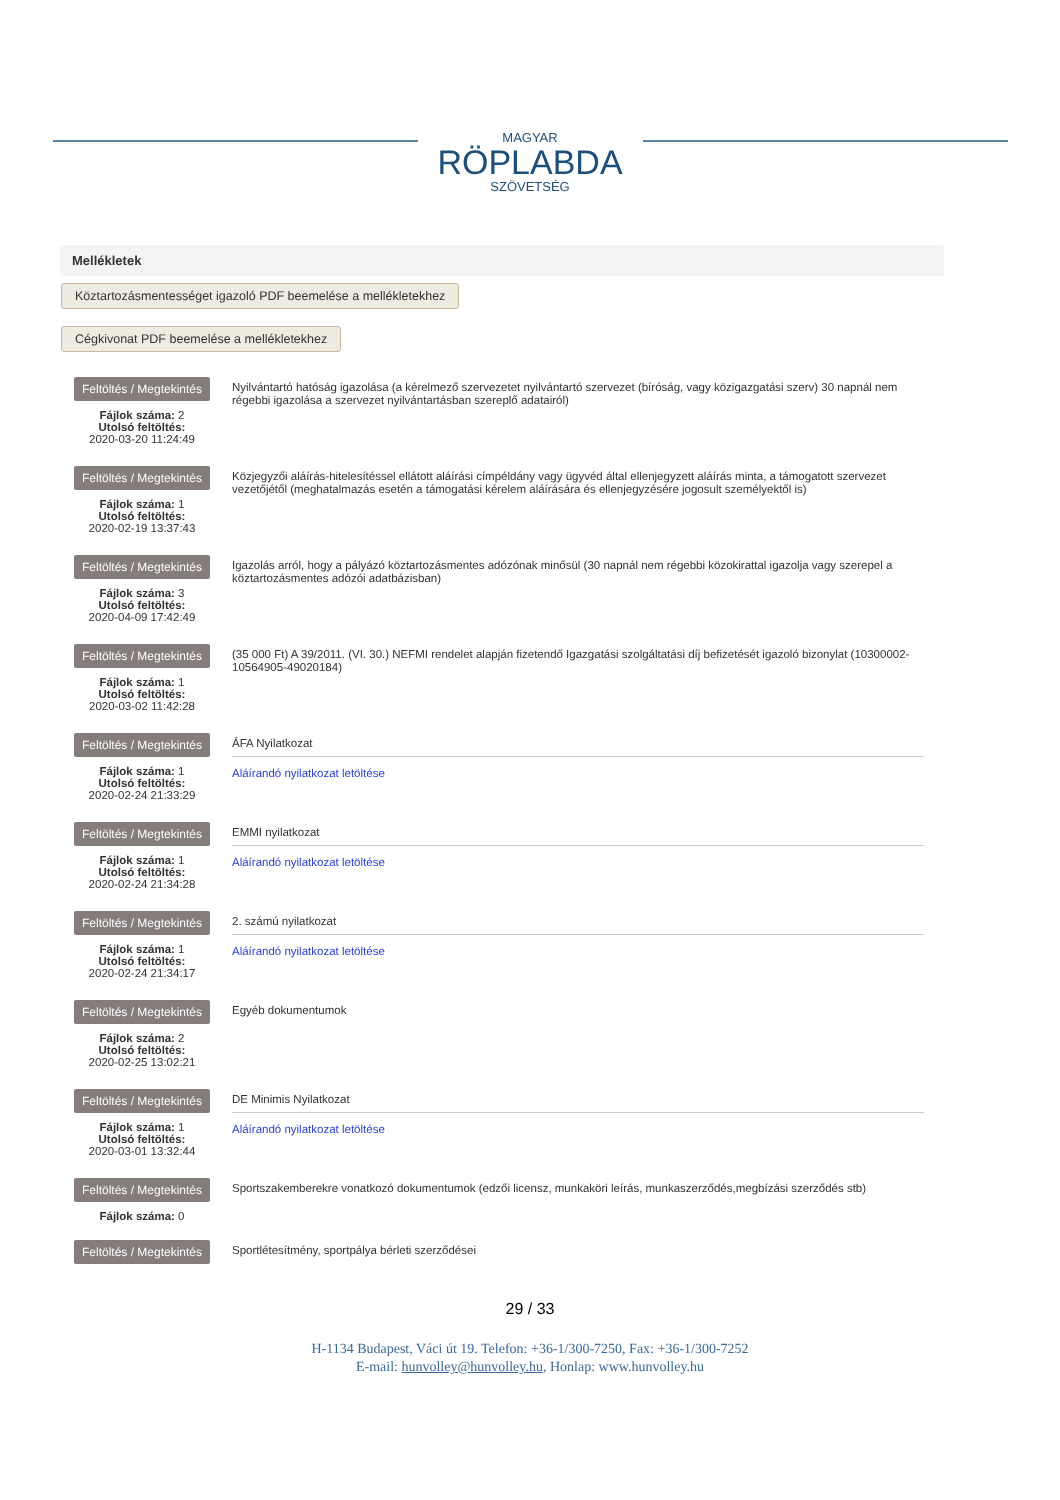MAGYAR
RÖPLABDA
SZÖVETSÉG
Mellékletek
Köztartozásmentességet igazoló PDF beemelése a mellékletekhez
Cégkivonat PDF beemelése a mellékletekhez
Feltöltés / Megtekintés
Fájlok száma: 2
Utolsó feltöltés:
2020-03-20 11:24:49
Nyilvántartó hatóság igazolása (a kérelmező szervezetet nyilvántartó szervezet (bíróság, vagy közigazgatási szerv) 30 napnál nem régebbi igazolása a szervezet nyilvántartásban szereplő adatairól)
Feltöltés / Megtekintés
Fájlok száma: 1
Utolsó feltöltés:
2020-02-19 13:37:43
Közjegyzői aláírás-hitelesítéssel ellátott aláírási címpéldány vagy ügyvéd által ellenjegyzett aláírás minta, a támogatott szervezet vezetőjétől (meghatalmazás esetén a támogatási kérelem aláírására és ellenjegyzésére jogosult személyektől is)
Feltöltés / Megtekintés
Fájlok száma: 3
Utolsó feltöltés:
2020-04-09 17:42:49
Igazolás arról, hogy a pályázó köztartozásmentes adózónak minősül (30 napnál nem régebbi közokirattal igazolja vagy szerepel a köztartozásmentes adózói adatbázisban)
Feltöltés / Megtekintés
Fájlok száma: 1
Utolsó feltöltés:
2020-03-02 11:42:28
(35 000 Ft) A 39/2011. (VI. 30.) NEFMI rendelet alapján fizetendő Igazgatási szolgáltatási díj befizetését igazoló bizonylat (10300002-10564905-49020184)
Feltöltés / Megtekintés
Fájlok száma: 1
Utolsó feltöltés:
2020-02-24 21:33:29
ÁFA Nyilatkozat
Aláírandó nyilatkozat letöltése
Feltöltés / Megtekintés
Fájlok száma: 1
Utolsó feltöltés:
2020-02-24 21:34:28
EMMI nyilatkozat
Aláírandó nyilatkozat letöltése
Feltöltés / Megtekintés
Fájlok száma: 1
Utolsó feltöltés:
2020-02-24 21:34:17
2. számú nyilatkozat
Aláírandó nyilatkozat letöltése
Feltöltés / Megtekintés
Fájlok száma: 2
Utolsó feltöltés:
2020-02-25 13:02:21
Egyéb dokumentumok
Feltöltés / Megtekintés
Fájlok száma: 1
Utolsó feltöltés:
2020-03-01 13:32:44
DE Minimis Nyilatkozat
Aláírandó nyilatkozat letöltése
Feltöltés / Megtekintés
Fájlok száma: 0
Sportszakemberekre vonatkozó dokumentumok (edzői licensz, munkaköri leírás, munkaszerződés,megbízási szerződés stb)
Feltöltés / Megtekintés
Sportlétesítmény, sportpálya bérleti szerződései
29 / 33
H-1134 Budapest, Váci út 19. Telefon: +36-1/300-7250, Fax: +36-1/300-7252
E-mail: hunvolley@hunvolley.hu, Honlap: www.hunvolley.hu